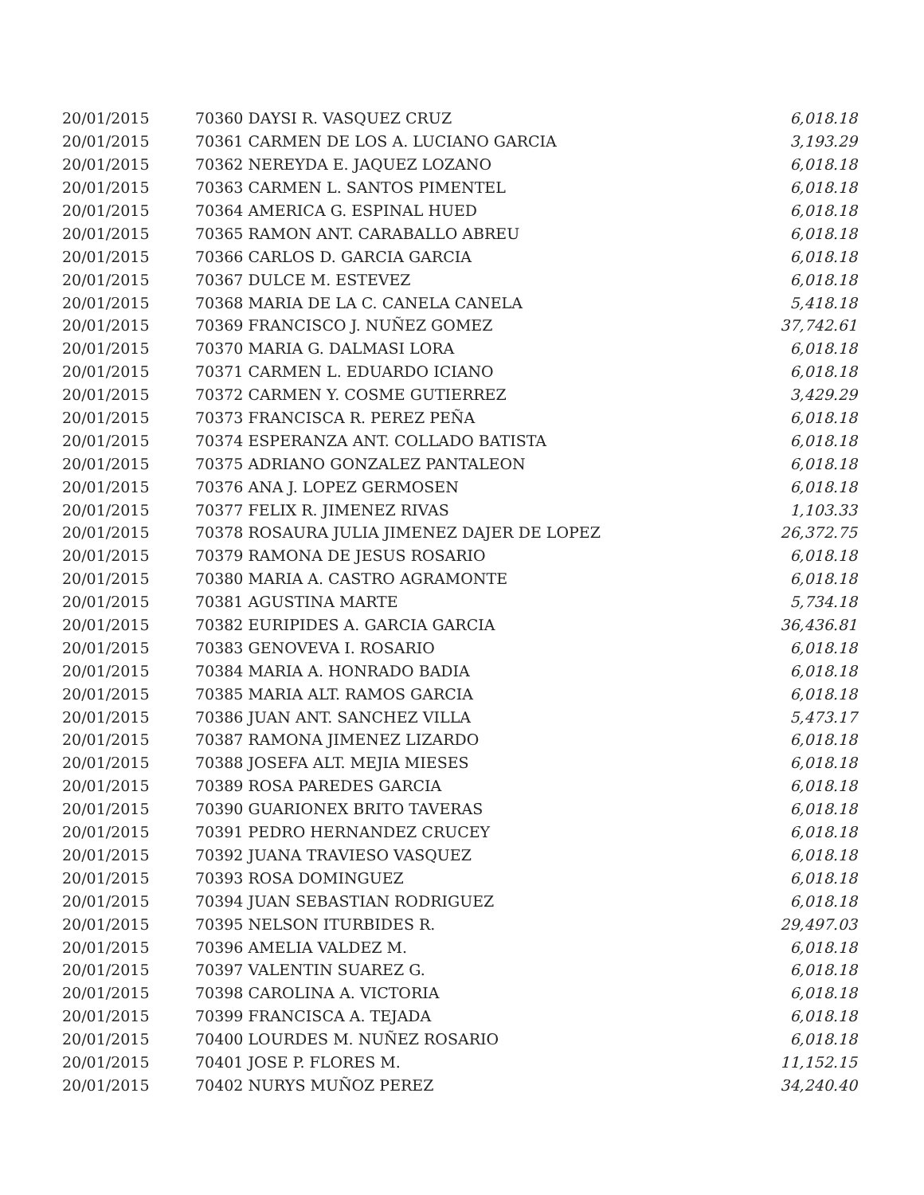| 20/01/2015 | 70360 DAYSI R. VASQUEZ CRUZ | 6,018.18 |
| 20/01/2015 | 70361 CARMEN DE LOS A. LUCIANO GARCIA | 3,193.29 |
| 20/01/2015 | 70362 NEREYDA E. JAQUEZ LOZANO | 6,018.18 |
| 20/01/2015 | 70363 CARMEN L. SANTOS PIMENTEL | 6,018.18 |
| 20/01/2015 | 70364 AMERICA G. ESPINAL HUED | 6,018.18 |
| 20/01/2015 | 70365 RAMON ANT. CARABALLO ABREU | 6,018.18 |
| 20/01/2015 | 70366 CARLOS D. GARCIA GARCIA | 6,018.18 |
| 20/01/2015 | 70367 DULCE M. ESTEVEZ | 6,018.18 |
| 20/01/2015 | 70368 MARIA DE LA C. CANELA CANELA | 5,418.18 |
| 20/01/2015 | 70369 FRANCISCO J. NUÑEZ GOMEZ | 37,742.61 |
| 20/01/2015 | 70370 MARIA G. DALMASI LORA | 6,018.18 |
| 20/01/2015 | 70371 CARMEN L. EDUARDO ICIANO | 6,018.18 |
| 20/01/2015 | 70372 CARMEN Y. COSME GUTIERREZ | 3,429.29 |
| 20/01/2015 | 70373 FRANCISCA R. PEREZ PEÑA | 6,018.18 |
| 20/01/2015 | 70374 ESPERANZA ANT. COLLADO BATISTA | 6,018.18 |
| 20/01/2015 | 70375 ADRIANO GONZALEZ PANTALEON | 6,018.18 |
| 20/01/2015 | 70376 ANA J. LOPEZ GERMOSEN | 6,018.18 |
| 20/01/2015 | 70377 FELIX R. JIMENEZ RIVAS | 1,103.33 |
| 20/01/2015 | 70378 ROSAURA JULIA JIMENEZ DAJER DE LOPEZ | 26,372.75 |
| 20/01/2015 | 70379 RAMONA DE JESUS ROSARIO | 6,018.18 |
| 20/01/2015 | 70380 MARIA A. CASTRO AGRAMONTE | 6,018.18 |
| 20/01/2015 | 70381 AGUSTINA MARTE | 5,734.18 |
| 20/01/2015 | 70382 EURIPIDES A. GARCIA GARCIA | 36,436.81 |
| 20/01/2015 | 70383 GENOVEVA I. ROSARIO | 6,018.18 |
| 20/01/2015 | 70384 MARIA A. HONRADO BADIA | 6,018.18 |
| 20/01/2015 | 70385 MARIA ALT. RAMOS GARCIA | 6,018.18 |
| 20/01/2015 | 70386 JUAN ANT. SANCHEZ VILLA | 5,473.17 |
| 20/01/2015 | 70387 RAMONA JIMENEZ LIZARDO | 6,018.18 |
| 20/01/2015 | 70388 JOSEFA ALT. MEJIA MIESES | 6,018.18 |
| 20/01/2015 | 70389 ROSA PAREDES GARCIA | 6,018.18 |
| 20/01/2015 | 70390 GUARIONEX BRITO TAVERAS | 6,018.18 |
| 20/01/2015 | 70391 PEDRO HERNANDEZ CRUCEY | 6,018.18 |
| 20/01/2015 | 70392 JUANA TRAVIESO VASQUEZ | 6,018.18 |
| 20/01/2015 | 70393 ROSA DOMINGUEZ | 6,018.18 |
| 20/01/2015 | 70394 JUAN SEBASTIAN RODRIGUEZ | 6,018.18 |
| 20/01/2015 | 70395 NELSON ITURBIDES R. | 29,497.03 |
| 20/01/2015 | 70396 AMELIA VALDEZ M. | 6,018.18 |
| 20/01/2015 | 70397 VALENTIN SUAREZ G. | 6,018.18 |
| 20/01/2015 | 70398 CAROLINA A. VICTORIA | 6,018.18 |
| 20/01/2015 | 70399 FRANCISCA A. TEJADA | 6,018.18 |
| 20/01/2015 | 70400 LOURDES M. NUÑEZ ROSARIO | 6,018.18 |
| 20/01/2015 | 70401 JOSE P. FLORES M. | 11,152.15 |
| 20/01/2015 | 70402 NURYS MUÑOZ PEREZ | 34,240.40 |